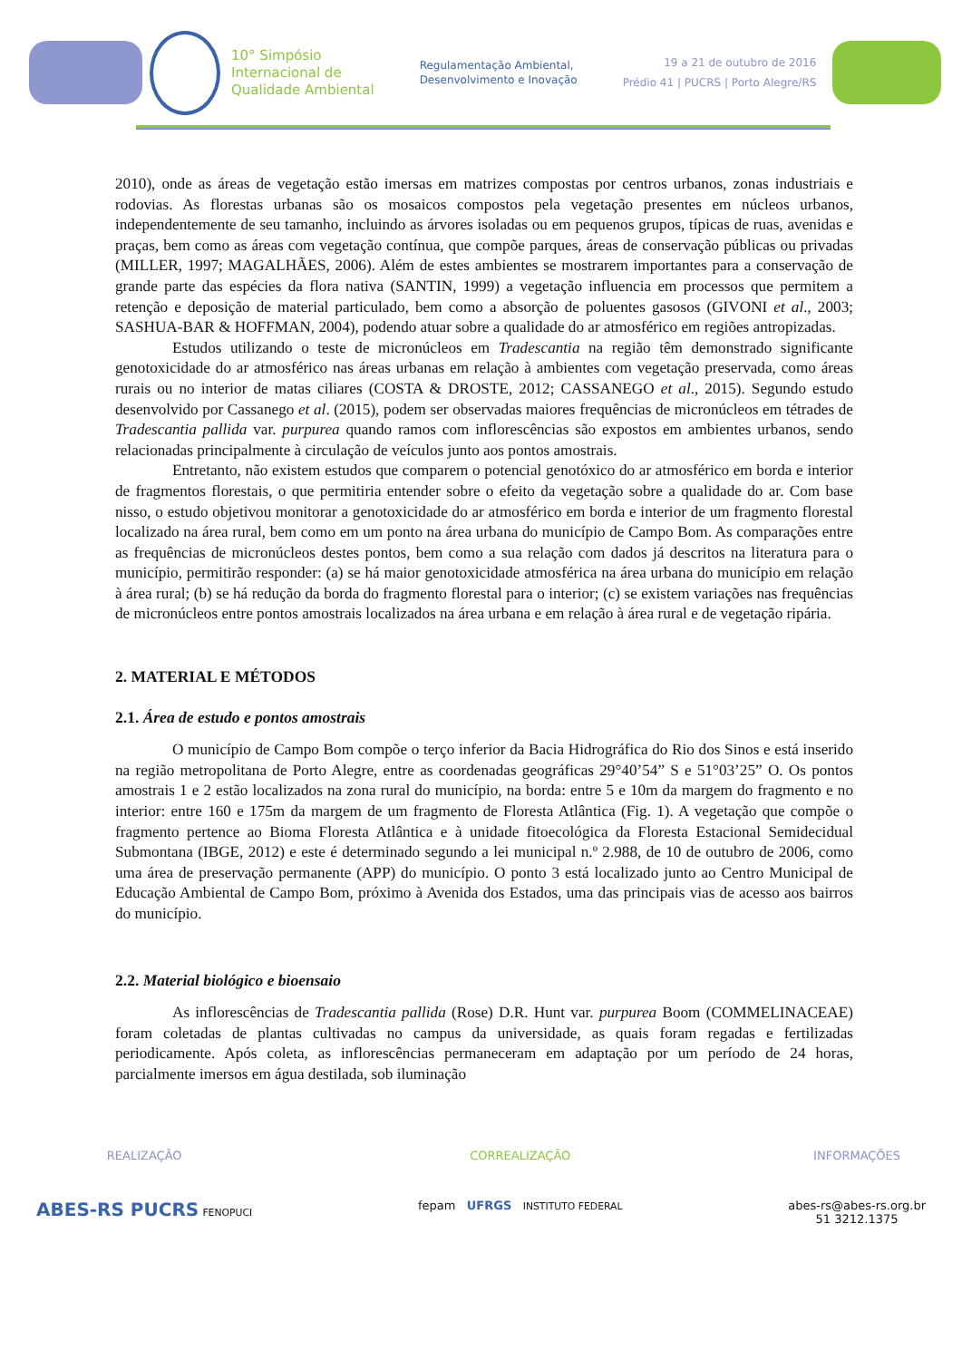10° Simpósio
Internacional de
Qualidade Ambiental
Regulamentação Ambiental,
Desenvolvimento e Inovação
19 a 21 de outubro de 2016
Prédio 41 | PUCRS | Porto Alegre/RS
2010), onde as áreas de vegetação estão imersas em matrizes compostas por centros urbanos, zonas industriais e rodovias. As florestas urbanas são os mosaicos compostos pela vegetação presentes em núcleos urbanos, independentemente de seu tamanho, incluindo as árvores isoladas ou em pequenos grupos, típicas de ruas, avenidas e praças, bem como as áreas com vegetação contínua, que compõe parques, áreas de conservação públicas ou privadas (MILLER, 1997; MAGALHÃES, 2006). Além de estes ambientes se mostrarem importantes para a conservação de grande parte das espécies da flora nativa (SANTIN, 1999) a vegetação influencia em processos que permitem a retenção e deposição de material particulado, bem como a absorção de poluentes gasosos (GIVONI et al., 2003; SASHUA-BAR & HOFFMAN, 2004), podendo atuar sobre a qualidade do ar atmosférico em regiões antropizadas.
Estudos utilizando o teste de micronúcleos em Tradescantia na região têm demonstrado significante genotoxicidade do ar atmosférico nas áreas urbanas em relação à ambientes com vegetação preservada, como áreas rurais ou no interior de matas ciliares (COSTA & DROSTE, 2012; CASSANEGO et al., 2015). Segundo estudo desenvolvido por Cassanego et al. (2015), podem ser observadas maiores frequências de micronúcleos em tétrades de Tradescantia pallida var. purpurea quando ramos com inflorescências são expostos em ambientes urbanos, sendo relacionadas principalmente à circulação de veículos junto aos pontos amostrais.
Entretanto, não existem estudos que comparem o potencial genotóxico do ar atmosférico em borda e interior de fragmentos florestais, o que permitiria entender sobre o efeito da vegetação sobre a qualidade do ar. Com base nisso, o estudo objetivou monitorar a genotoxicidade do ar atmosférico em borda e interior de um fragmento florestal localizado na área rural, bem como em um ponto na área urbana do município de Campo Bom. As comparações entre as frequências de micronúcleos destes pontos, bem como a sua relação com dados já descritos na literatura para o município, permitirão responder: (a) se há maior genotoxicidade atmosférica na área urbana do município em relação à área rural; (b) se há redução da borda do fragmento florestal para o interior; (c) se existem variações nas frequências de micronúcleos entre pontos amostrais localizados na área urbana e em relação à área rural e de vegetação ripária.
2. MATERIAL E MÉTODOS
2.1. Área de estudo e pontos amostrais
O município de Campo Bom compõe o terço inferior da Bacia Hidrográfica do Rio dos Sinos e está inserido na região metropolitana de Porto Alegre, entre as coordenadas geográficas 29°40’54” S e 51°03’25” O. Os pontos amostrais 1 e 2 estão localizados na zona rural do município, na borda: entre 5 e 10m da margem do fragmento e no interior: entre 160 e 175m da margem de um fragmento de Floresta Atlântica (Fig. 1). A vegetação que compõe o fragmento pertence ao Bioma Floresta Atlântica e à unidade fitoecológica da Floresta Estacional Semidecidual Submontana (IBGE, 2012) e este é determinado segundo a lei municipal n.º 2.988, de 10 de outubro de 2006, como uma área de preservação permanente (APP) do município. O ponto 3 está localizado junto ao Centro Municipal de Educação Ambiental de Campo Bom, próximo à Avenida dos Estados, uma das principais vias de acesso aos bairros do município.
2.2. Material biológico e bioensaio
As inflorescências de Tradescantia pallida (Rose) D.R. Hunt var. purpurea Boom (COMMELINACEAE) foram coletadas de plantas cultivadas no campus da universidade, as quais foram regadas e fertilizadas periodicamente. Após coleta, as inflorescências permaneceram em adaptação por um período de 24 horas, parcialmente imersos em água destilada, sob iluminação
REALIZAÇÃO
ABES-RS PUCRS FENOPUCI
CORREALIZAÇÃO
fepam UFRGS INSTITUTO FEDERAL
INFORMAÇÕES
abes-rs@abes-rs.org.br
51 3212.1375